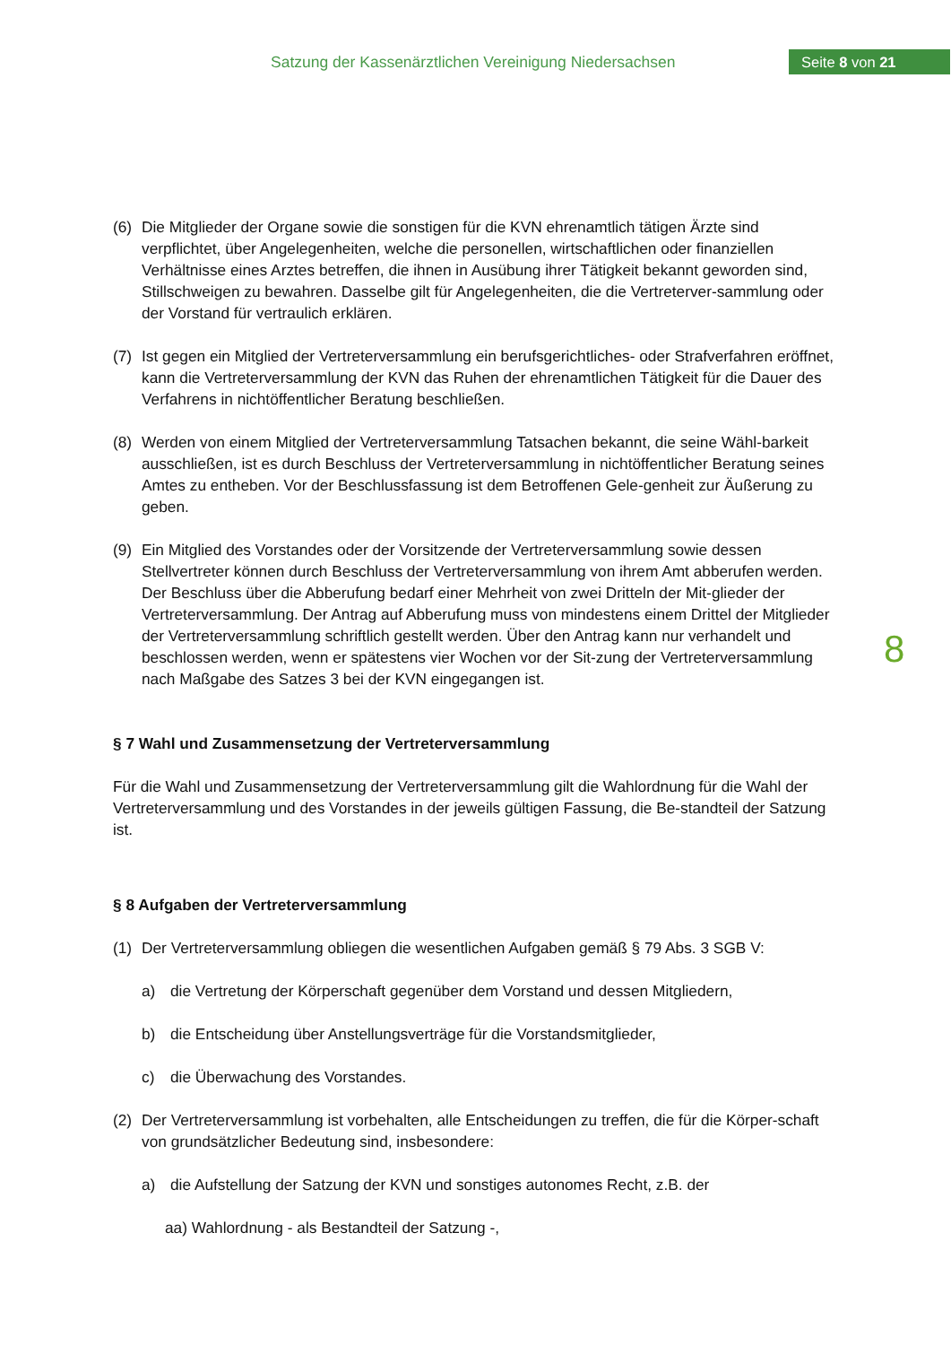Satzung der Kassenärztlichen Vereinigung Niedersachsen
Seite 8 von 21
(6) Die Mitglieder der Organe sowie die sonstigen für die KVN ehrenamtlich tätigen Ärzte sind verpflichtet, über Angelegenheiten, welche die personellen, wirtschaftlichen oder finanziellen Verhältnisse eines Arztes betreffen, die ihnen in Ausübung ihrer Tätigkeit bekannt geworden sind, Stillschweigen zu bewahren. Dasselbe gilt für Angelegenheiten, die die Vertreterver-sammlung oder der Vorstand für vertraulich erklären.
(7) Ist gegen ein Mitglied der Vertreterversammlung ein berufsgerichtliches- oder Strafverfahren eröffnet, kann die Vertreterversammlung der KVN das Ruhen der ehrenamtlichen Tätigkeit für die Dauer des Verfahrens in nichtöffentlicher Beratung beschließen.
(8) Werden von einem Mitglied der Vertreterversammlung Tatsachen bekannt, die seine Wähl-barkeit ausschließen, ist es durch Beschluss der Vertreterversammlung in nichtöffentlicher Beratung seines Amtes zu entheben. Vor der Beschlussfassung ist dem Betroffenen Gele-genheit zur Äußerung zu geben.
(9) Ein Mitglied des Vorstandes oder der Vorsitzende der Vertreterversammlung sowie dessen Stellvertreter können durch Beschluss der Vertreterversammlung von ihrem Amt abberufen werden. Der Beschluss über die Abberufung bedarf einer Mehrheit von zwei Dritteln der Mit-glieder der Vertreterversammlung. Der Antrag auf Abberufung muss von mindestens einem Drittel der Mitglieder der Vertreterversammlung schriftlich gestellt werden. Über den Antrag kann nur verhandelt und beschlossen werden, wenn er spätestens vier Wochen vor der Sit-zung der Vertreterversammlung nach Maßgabe des Satzes 3 bei der KVN eingegangen ist.
§ 7 Wahl und Zusammensetzung der Vertreterversammlung
Für die Wahl und Zusammensetzung der Vertreterversammlung gilt die Wahlordnung für die Wahl der Vertreterversammlung und des Vorstandes in der jeweils gültigen Fassung, die Be-standteil der Satzung ist.
§ 8 Aufgaben der Vertreterversammlung
(1) Der Vertreterversammlung obliegen die wesentlichen Aufgaben gemäß § 79 Abs. 3 SGB V:
a) die Vertretung der Körperschaft gegenüber dem Vorstand und dessen Mitgliedern,
b) die Entscheidung über Anstellungsverträge für die Vorstandsmitglieder,
c) die Überwachung des Vorstandes.
(2) Der Vertreterversammlung ist vorbehalten, alle Entscheidungen zu treffen, die für die Körper-schaft von grundsätzlicher Bedeutung sind, insbesondere:
a) die Aufstellung der Satzung der KVN und sonstiges autonomes Recht, z.B. der
aa) Wahlordnung - als Bestandteil der Satzung -,
8